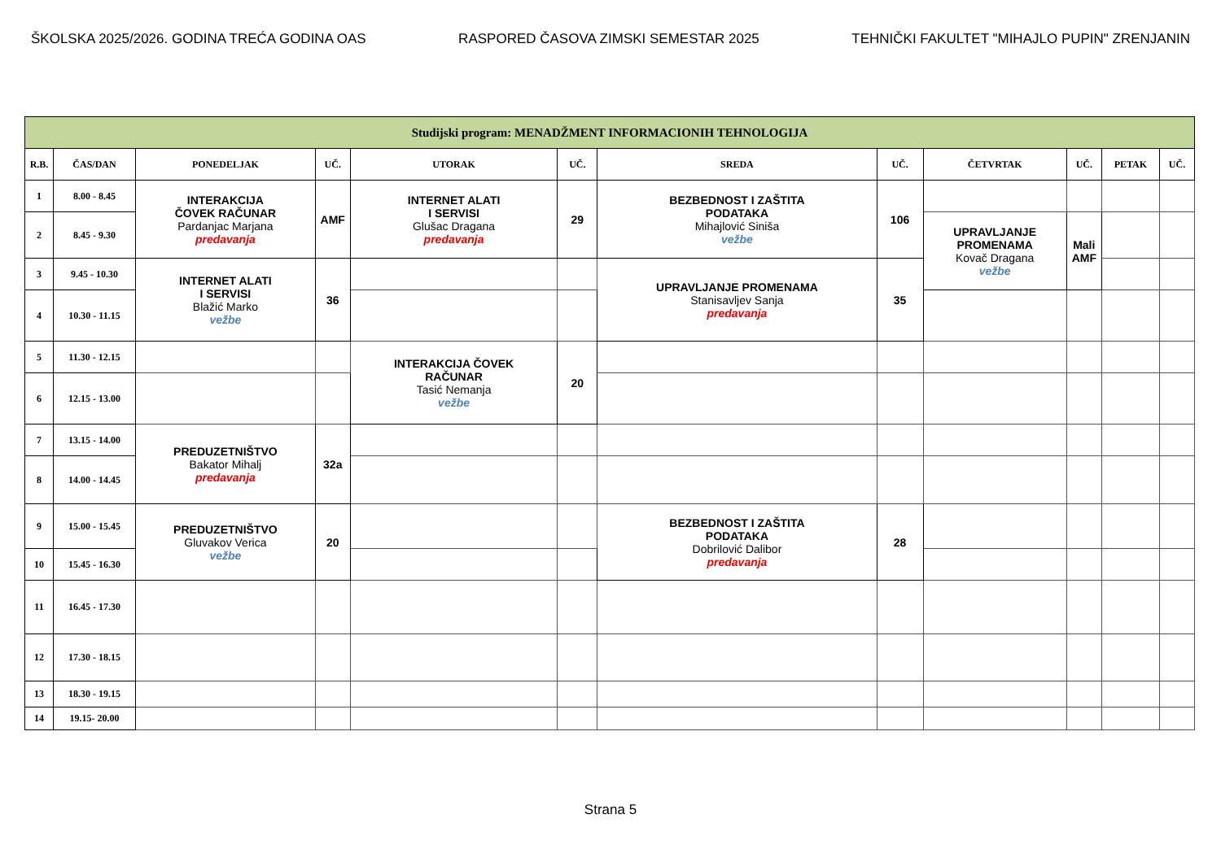ŠKOLSKA 2025/2026. GODINA TREĆA GODINA OAS RASPORED ČASOVA ZIMSKI SEMESTAR 2025 TEHNIČKI FAKULTET "MIHAJLO PUPIN" ZRENJANIN
| Studijski program: MENADŽMENT INFORMACIONIH TEHNOLOGIJA | | | | | | | | | | | |
| R.B. | ČAS/DAN | PONEDELJAK | UČ. | UTORAK | UČ. | SREDA | UČ. | ČETVRTAK | UČ. | PETAK | UČ. |
| 1 | 8.00 - 8.45 | INTERAKCIJA ČOVEK RAČUNAR Pardanjac Marjana predavanja | AMF | INTERNET ALATI I SERVISI Glušac Dragana predavanja | 29 | BEZBEDNOST I ZAŠTITA PODATAKA Mihajlović Siniša vežbe | 106 | | | | |
| 2 | 8.45 - 9.30 | | | | | | | UPRAVLJANJE PROMENAMA Kovač Dragana vežbe | Mali AMF | | |
| 3 | 9.45 - 10.30 | INTERNET ALATI I SERVISI Blažić Marko vežbe | 36 | | | UPRAVLJANJE PROMENAMA Stanisavljev Sanja predavanja | 35 | | | | |
| 4 | 10.30 - 11.15 | | | | | | | | | | |
| 5 | 11.30 - 12.15 | | | INTERAKCIJA ČOVEK RAČUNAR Tasić Nemanja vežbe | 20 | | | | | | |
| 6 | 12.15 - 13.00 | | | | | | | | | | |
| 7 | 13.15 - 14.00 | PREDUZETNIŠTVO Bakator Mihalj predavanja | 32a | | | | | | | | |
| 8 | 14.00 - 14.45 | | | | | | | | | | |
| 9 | 15.00 - 15.45 | PREDUZETNIŠTVO Gluvakov Verica vežbe | 20 | | | BEZBEDNOST I ZAŠTITA PODATAKA Dobrilović Dalibor predavanja | 28 | | | | |
| 10 | 15.45 - 16.30 | | | | | | | | | | |
| 11 | 16.45 - 17.30 | | | | | | | | | | |
| 12 | 17.30 - 18.15 | | | | | | | | | | |
| 13 | 18.30 - 19.15 | | | | | | | | | | |
| 14 | 19.15- 20.00 | | | | | | | | | | |
Strana 5